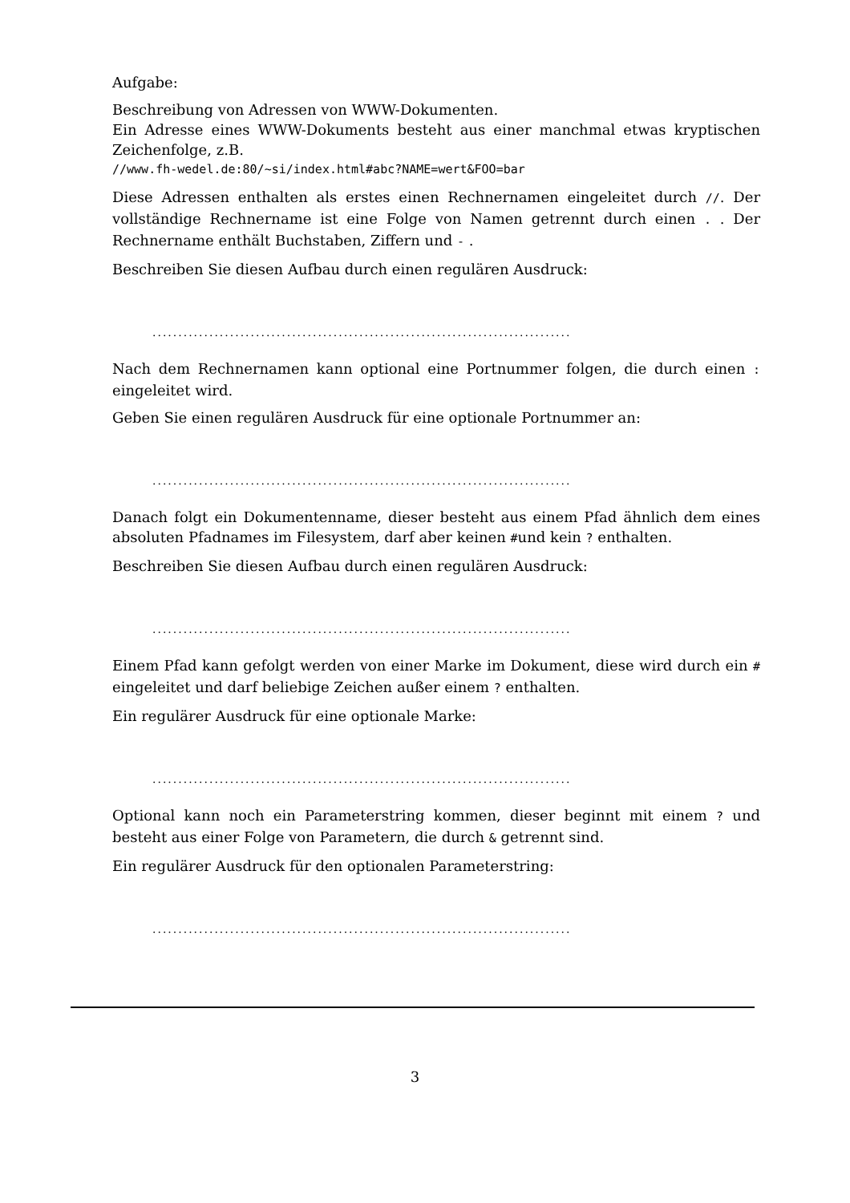Aufgabe:
Beschreibung von Adressen von WWW-Dokumenten.
Ein Adresse eines WWW-Dokuments besteht aus einer manchmal etwas kryptischen Zeichenfolge, z.B.
//www.fh-wedel.de:80/~si/index.html#abc?NAME=wert&FOO=bar
Diese Adressen enthalten als erstes einen Rechnernamen eingeleitet durch //. Der vollständige Rechnername ist eine Folge von Namen getrennt durch einen . . Der Rechnername enthält Buchstaben, Ziffern und - .
Beschreiben Sie diesen Aufbau durch einen regulären Ausdruck:
.................................................................................
Nach dem Rechnernamen kann optional eine Portnummer folgen, die durch einen : eingeleitet wird.
Geben Sie einen regulären Ausdruck für eine optionale Portnummer an:
.................................................................................
Danach folgt ein Dokumentenname, dieser besteht aus einem Pfad ähnlich dem eines absoluten Pfadnames im Filesystem, darf aber keinen #und kein ? enthalten.
Beschreiben Sie diesen Aufbau durch einen regulären Ausdruck:
.................................................................................
Einem Pfad kann gefolgt werden von einer Marke im Dokument, diese wird durch ein # eingeleitet und darf beliebige Zeichen außer einem ? enthalten.
Ein regulärer Ausdruck für eine optionale Marke:
.................................................................................
Optional kann noch ein Parameterstring kommen, dieser beginnt mit einem ? und besteht aus einer Folge von Parametern, die durch & getrennt sind.
Ein regulärer Ausdruck für den optionalen Parameterstring:
.................................................................................
3